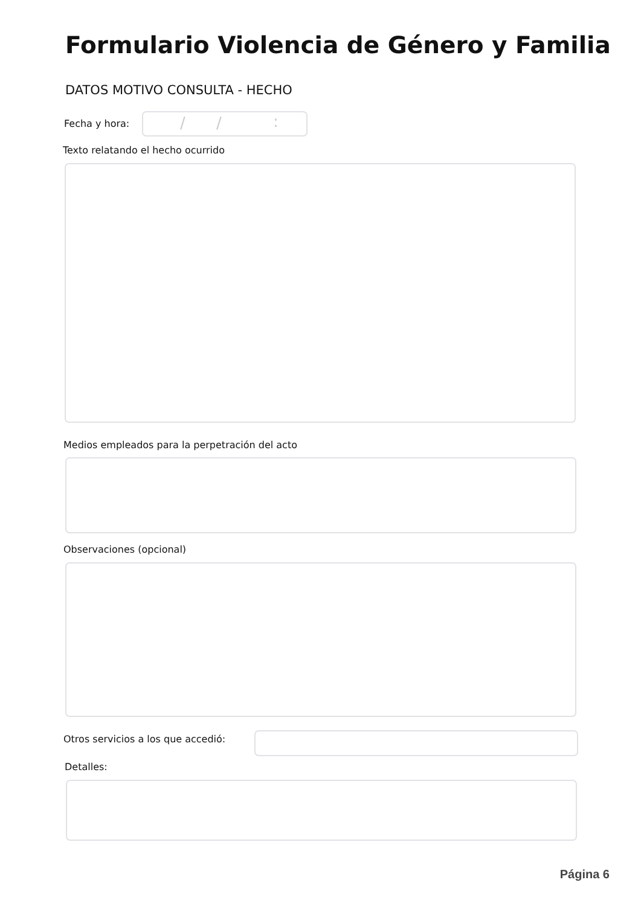Formulario Violencia de Género y Familia
DATOS MOTIVO CONSULTA - HECHO
Fecha y hora: / /:
Texto relatando el hecho ocurrido
Medios empleados para la perpetración del acto
Observaciones (opcional)
Otros servicios a los que accedió:
Detalles:
Página 6